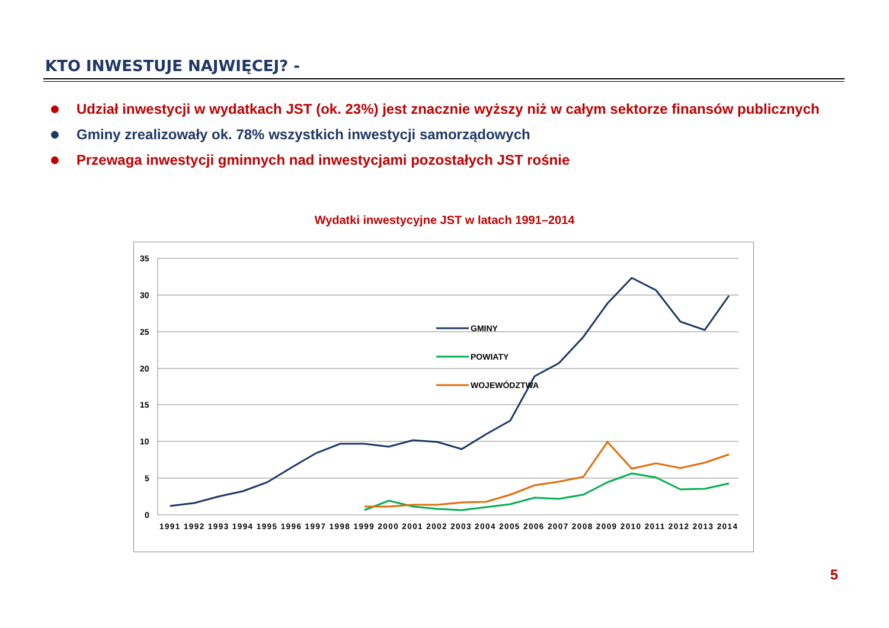KTO INWESTUJE NAJWIĘCEJ? -
Udział inwestycji w wydatkach JST (ok. 23%) jest znacznie wyższy niż w całym sektorze finansów publicznych
Gminy zrealizowały ok. 78% wszystkich inwestycji samorządowych
Przewaga inwestycji gminnych nad inwestycjami pozostałych JST rośnie
Wydatki inwestycyjne JST w latach 1991–2014
35
30
25
20
15
10
5
0
1991 1992 1993 1994 1995 1996 1997 1998 1999 2000 2001 2002 2003 2004 2005 2006 2007 2008 2009 2010 2011 2012 2013 2014
GMINY
POWIATY
WOJEWÓDZTWA
5